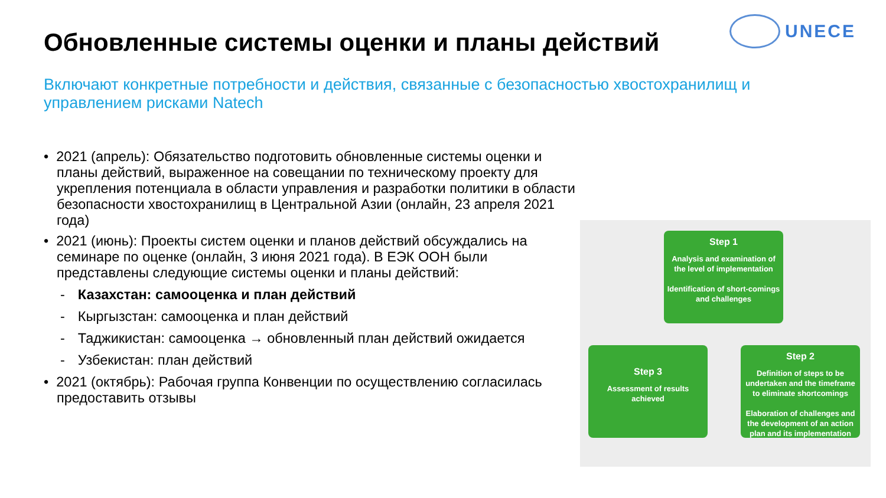UNECE
Обновленные системы оценки и планы действий
Включают конкретные потребности и действия, связанные с безопасностью хвостохранилищ и управлением рисками Natech
• 2021 (апрель): Обязательство подготовить обновленные системы оценки и планы действий, выраженное на совещании по техническому проекту для укрепления потенциала в области управления и разработки политики в области безопасности хвостохранилищ в Центральной Азии (онлайн, 23 апреля 2021 года)
• 2021 (июнь): Проекты систем оценки и планов действий обсуждались на семинаре по оценке (онлайн, 3 июня 2021 года). В ЕЭК ООН были представлены следующие системы оценки и планы действий:
- Казахстан: самооценка и план действий
- Кыргызстан: самооценка и план действий
- Таджикистан: самооценка → обновленный план действий ожидается
- Узбекистан: план действий
• 2021 (октябрь): Рабочая группа Конвенции по осуществлению согласилась предоставить отзывы
Step 1
Analysis and examination of the level of implementation
Identification of short-comings and challenges
Step 2
Definition of steps to be undertaken and the timeframe to eliminate shortcomings
Elaboration of challenges and the development of an action plan and its implementation
Step 3
Assessment of results achieved